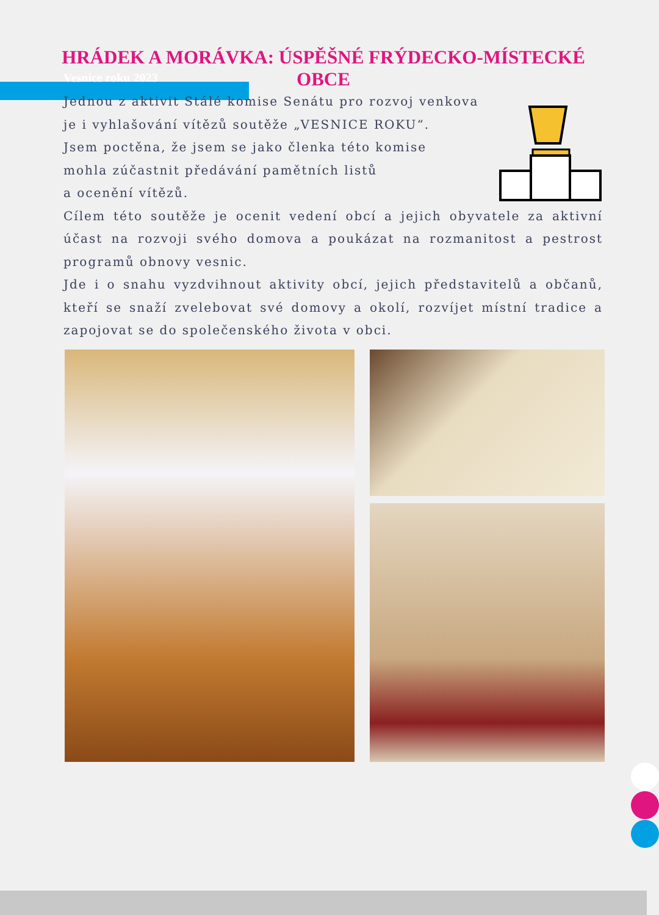HRÁDEK A MORÁVKA: ÚSPĚŠNÉ FRÝDECKO-MÍSTECKÉ OBCE
Vesnice roku 2023
Jednou z aktivit Stálé komise Senátu pro rozvoj venkova
je i vyhlašování vítězů soutěže „VESNICE ROKU“.
Jsem poctěna, že jsem se jako členka této komise
mohla zúčastnit předávání pamětních listů
a ocenění vítězů.
Cílem této soutěže je ocenit vedení obcí a jejich obyvatele za aktivní účast na rozvoji svého domova a poukázat na rozmanitost a pestrost programů obnovy vesnic.
Jde i o snahu vyzdvihnout aktivity obcí, jejich představitelů a občanů, kteří se snaží zvelebovat své domovy a okolí, rozvíjet místní tradice a zapojovat se do společenského života v obci.